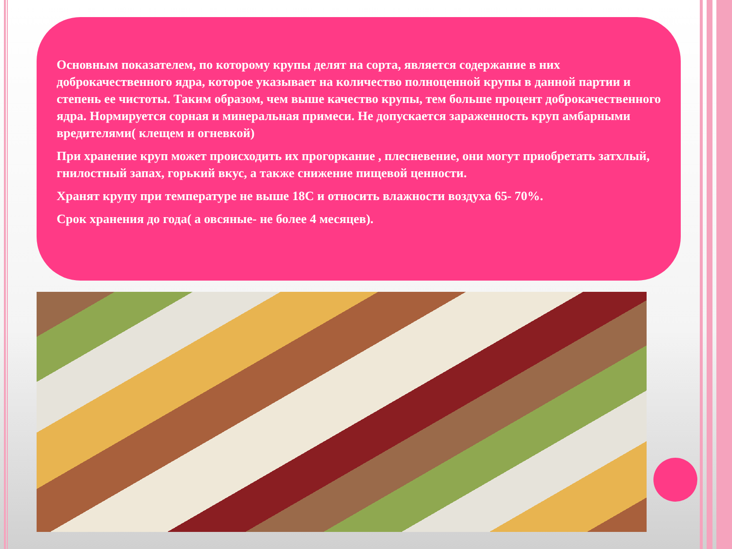Основным показателем, по которому крупы делят на сорта, является содержание в них доброкачественного ядра, которое указывает на количество полноценной крупы в данной партии и степень ее чистоты. Таким образом, чем выше качество крупы, тем больше процент доброкачественного ядра. Нормируется сорная и минеральная примеси. Не допускается зараженность круп амбарными вредителями( клещем и огневкой)
При хранение круп может происходить их прогоркание , плесневение, они могут приобретать затхлый, гнилостный запах, горький вкус, а также снижение пищевой ценности.
Хранят крупу при температуре не выше 18С и относить влажности воздуха 65- 70%.
Срок хранения до года( а овсяные- не более 4 месяцев).